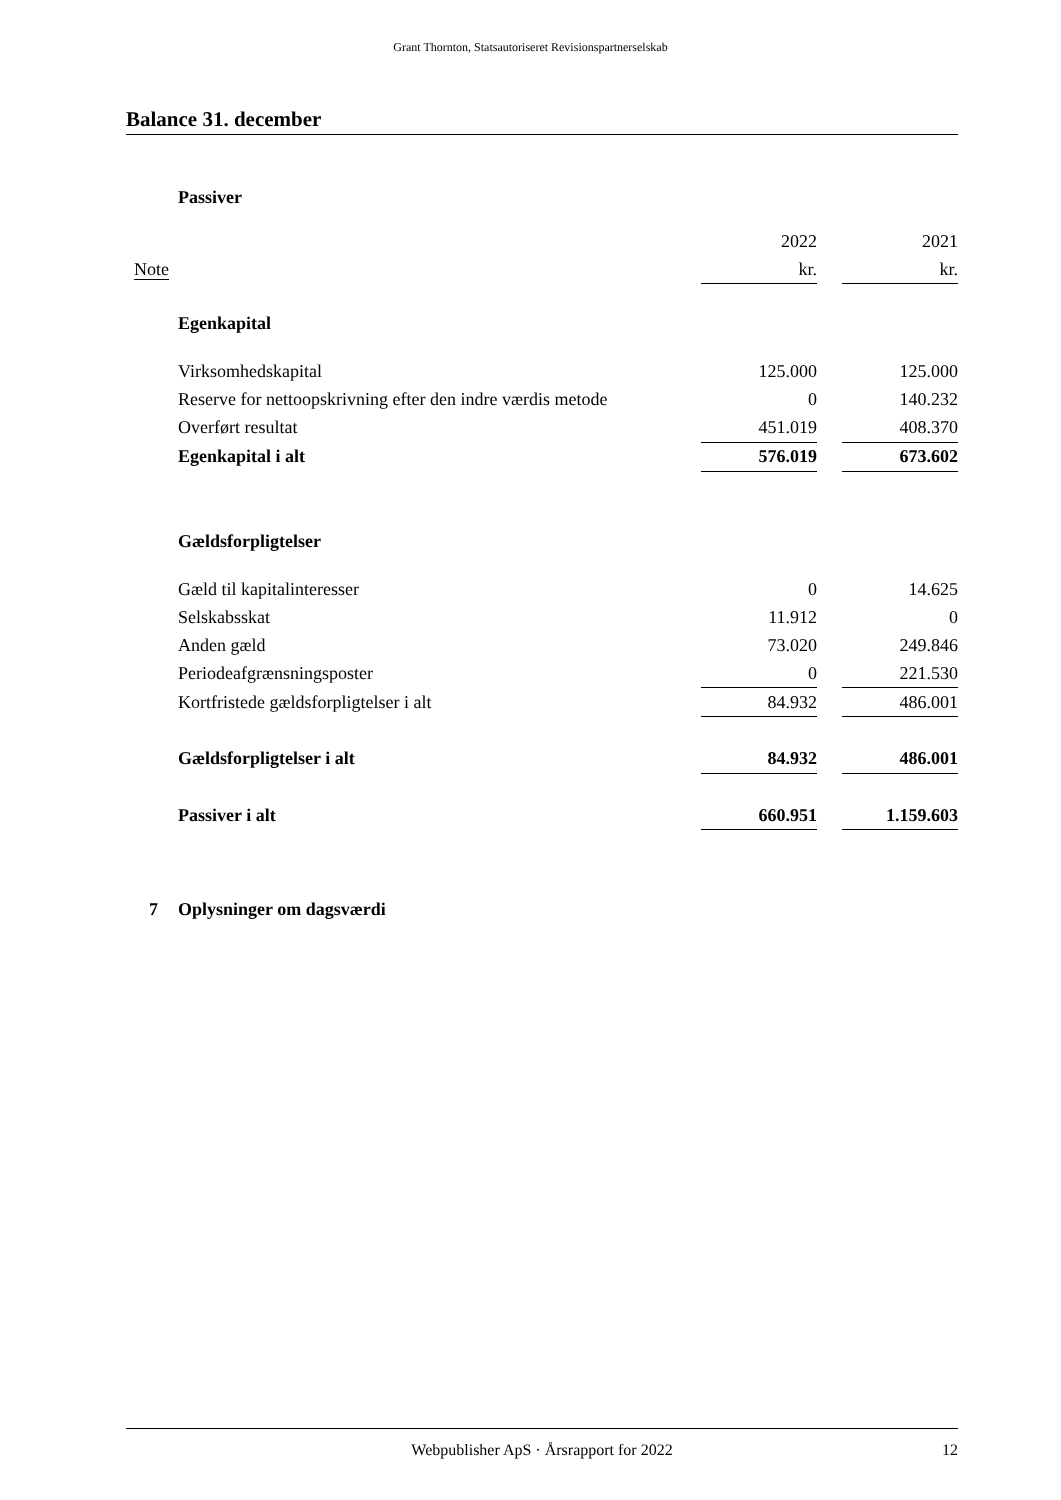Grant Thornton, Statsautoriseret Revisionspartnerselskab
Balance 31. december
| | Passiver | | | |
| | | 2022 | | 2021 |
| Note | | kr. | | kr. |
| | Egenkapital | | | |
| | Virksomhedskapital | 125.000 | | 125.000 |
| | Reserve for nettoopskrivning efter den indre værdis metode | 0 | | 140.232 |
| | Overført resultat | 451.019 | | 408.370 |
| | Egenkapital i alt | 576.019 | | 673.602 |
| | Gældsforpligtelser | | | |
| | Gæld til kapitalinteresser | 0 | | 14.625 |
| | Selskabsskat | 11.912 | | 0 |
| | Anden gæld | 73.020 | | 249.846 |
| | Periodeafgrænsningsposter | 0 | | 221.530 |
| | Kortfristede gældsforpligtelser i alt | 84.932 | | 486.001 |
| | Gældsforpligtelser i alt | 84.932 | | 486.001 |
| | Passiver i alt | 660.951 | | 1.159.603 |
| 7 | Oplysninger om dagsværdi | | | |
Webpublisher ApS · Årsrapport for 2022 12